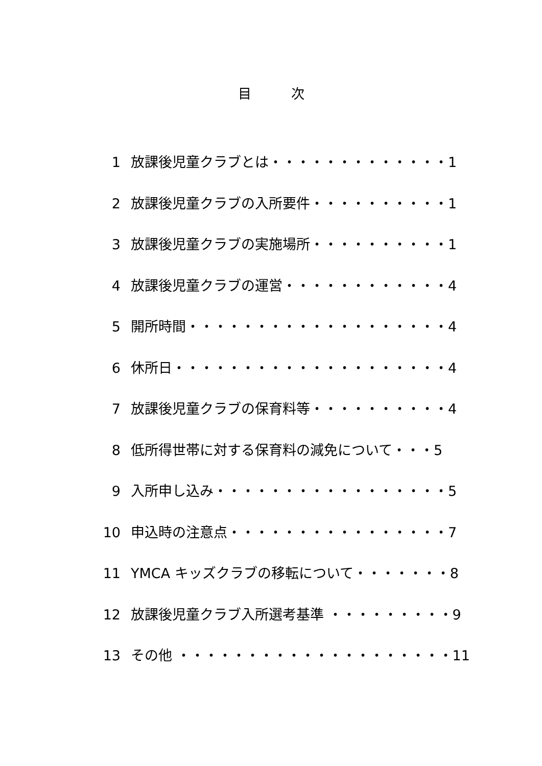目　　　次
1 放課後児童クラブとは・・・・・・・・・・・・・1
2 放課後児童クラブの入所要件・・・・・・・・・・1
3 放課後児童クラブの実施場所・・・・・・・・・・1
4 放課後児童クラブの運営・・・・・・・・・・・・4
5 開所時間・・・・・・・・・・・・・・・・・・・4
6 休所日・・・・・・・・・・・・・・・・・・・・4
7 放課後児童クラブの保育料等・・・・・・・・・・4
8 低所得世帯に対する保育料の減免について・・・5
9 入所申し込み・・・・・・・・・・・・・・・・・5
10 申込時の注意点・・・・・・・・・・・・・・・・7
11 YMCA キッズクラブの移転について・・・・・・・8
12 放課後児童クラブ入所選考基準 ・・・・・・・・・9
13 その他 ・・・・・・・・・・・・・・・・・・・・11